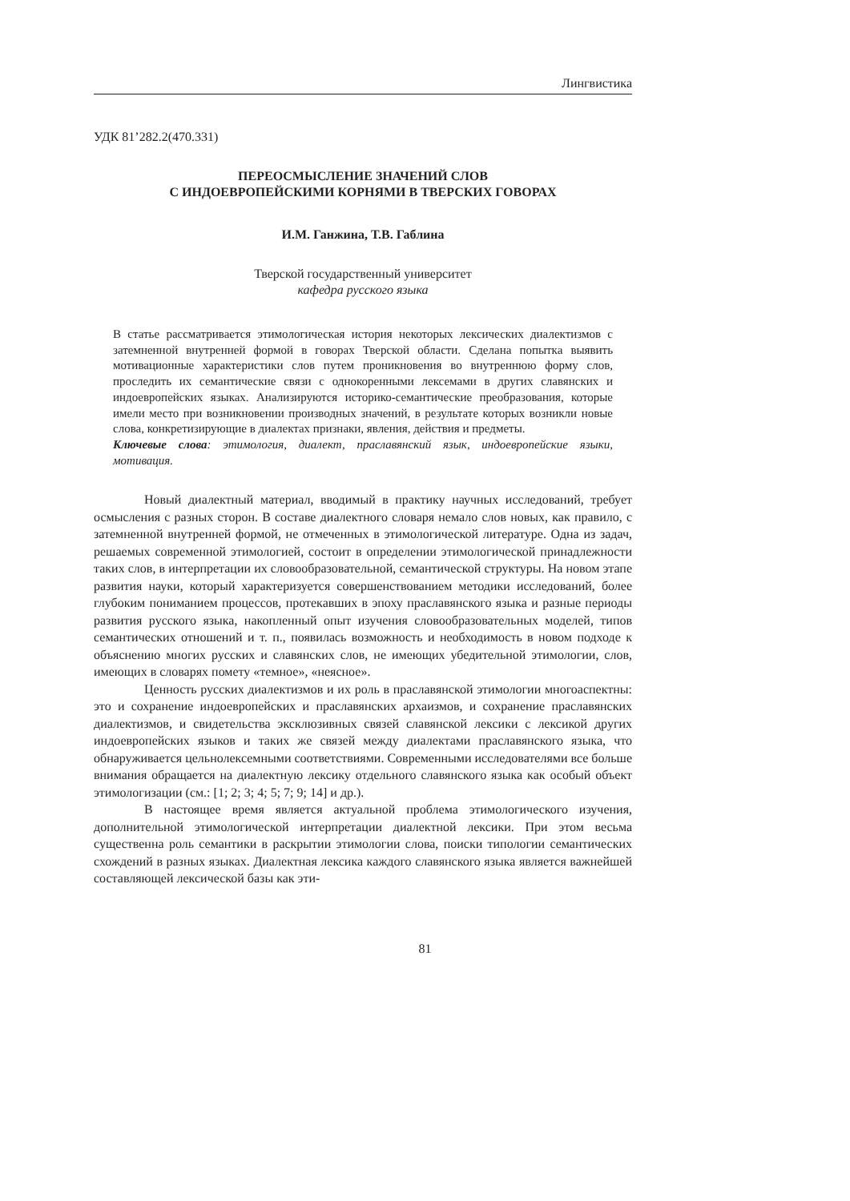Лингвистика
УДК 81’282.2(470.331)
ПЕРЕОСМЫСЛЕНИЕ ЗНАЧЕНИЙ СЛОВ
С ИНДОЕВРОПЕЙСКИМИ КОРНЯМИ В ТВЕРСКИХ ГОВОРАХ
И.М. Ганжина, Т.В. Габлина
Тверской государственный университет
кафедра русского языка
В статье рассматривается этимологическая история некоторых лексических диалектизмов с затемненной внутренней формой в говорах Тверской области. Сделана попытка выявить мотивационные характеристики слов путем проникновения во внутреннюю форму слов, проследить их семантические связи с однокоренными лексемами в других славянских и индоевропейских языках. Анализируются историко-семантические преобразования, которые имели место при возникновении производных значений, в результате которых возникли новые слова, конкретизирующие в диалектах признаки, явления, действия и предметы.
Ключевые слова: этимология, диалект, праславянский язык, индоевропейские языки, мотивация.
Новый диалектный материал, вводимый в практику научных исследований, требует осмысления с разных сторон. В составе диалектного словаря немало слов новых, как правило, с затемненной внутренней формой, не отмеченных в этимологической литературе. Одна из задач, решаемых современной этимологией, состоит в определении этимологической принадлежности таких слов, в интерпретации их словообразовательной, семантической структуры. На новом этапе развития науки, который характеризуется совершенствованием методики исследований, более глубоким пониманием процессов, протекавших в эпоху праславянского языка и разные периоды развития русского языка, накопленный опыт изучения словообразовательных моделей, типов семантических отношений и т. п., появилась возможность и необходимость в новом подходе к объяснению многих русских и славянских слов, не имеющих убедительной этимологии, слов, имеющих в словарях помету «темное», «неясное».
Ценность русских диалектизмов и их роль в праславянской этимологии многоаспектны: это и сохранение индоевропейских и праславянских архаизмов, и сохранение праславянских диалектизмов, и свидетельства эксклюзивных связей славянской лексики с лексикой других индоевропейских языков и таких же связей между диалектами праславянского языка, что обнаруживается цельнолексемными соответствиями. Современными исследователями все больше внимания обращается на диалектную лексику отдельного славянского языка как особый объект этимологизации (см.: [1; 2; 3; 4; 5; 7; 9; 14] и др.).
В настоящее время является актуальной проблема этимологического изучения, дополнительной этимологической интерпретации диалектной лексики. При этом весьма существенна роль семантики в раскрытии этимологии слова, поиски типологии семантических схождений в разных языках. Диалектная лексика каждого славянского языка является важнейшей составляющей лексической базы как эти-
81